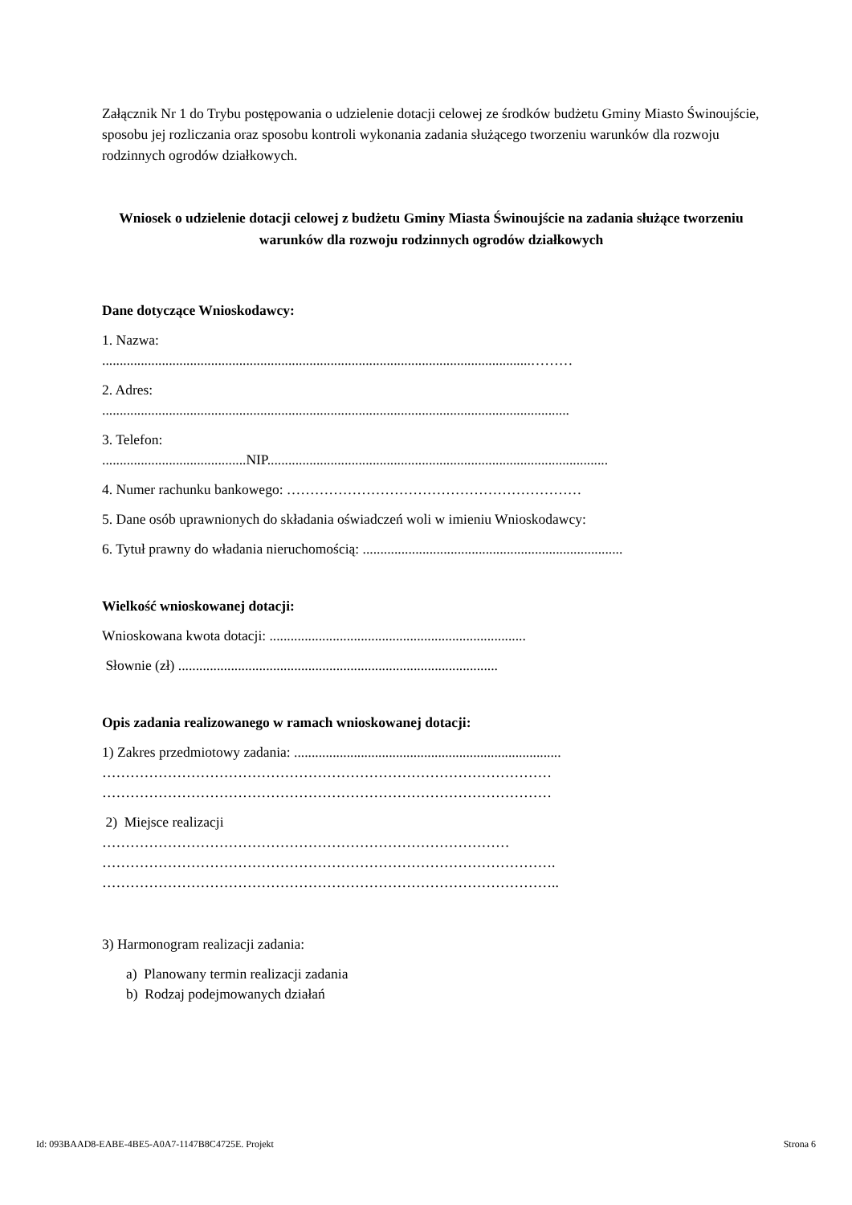Załącznik Nr 1 do Trybu postępowania o udzielenie dotacji celowej ze środków budżetu Gminy Miasto Świnoujście, sposobu jej rozliczania oraz sposobu kontroli wykonania zadania służącego tworzeniu warunków dla rozwoju rodzinnych ogrodów działkowych.
Wniosek o udzielenie dotacji celowej z budżetu Gminy Miasta Świnoujście na zadania służące tworzeniu warunków dla rozwoju rodzinnych ogrodów działkowych
Dane dotyczące Wnioskodawcy:
1. Nazwa:
..........................................................................................................................………
2. Adres:
.....................................................................................................................................
3. Telefon:
.........................................NIP.................................................................................................
4. Numer rachunku bankowego: ………………………………………………………
5. Dane osób uprawnionych do składania oświadczeń woli w imieniu Wnioskodawcy:
6. Tytuł prawny do władania nieruchomością: ..........................................................................
Wielkość wnioskowanej dotacji:
Wnioskowana kwota dotacji: .........................................................................
Słownie (zł) ...........................................................................................
Opis zadania realizowanego w ramach wnioskowanej dotacji:
1) Zakres przedmiotowy zadania: ............................................................................
……………………………………………………………………………………
……………………………………………………………………………………
2) Miejsce realizacji
……………………………………………………………………………
…………………………………………………………………………………….
……………………………………………………………………………………..
3) Harmonogram realizacji zadania:
a) Planowany termin realizacji zadania
b) Rodzaj podejmowanych działań
Id: 093BAAD8-EABE-4BE5-A0A7-1147B8C4725E. Projekt Strona 6